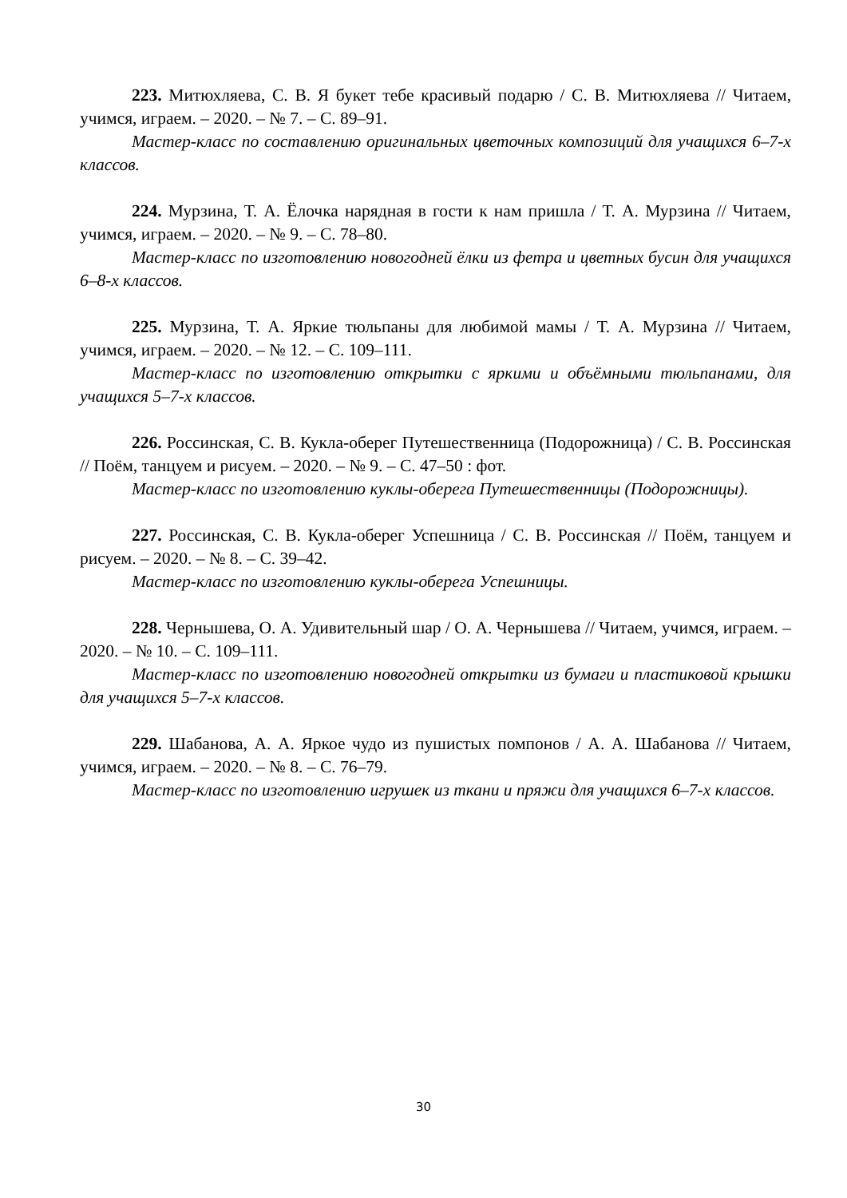223. Митюхляева, С. В. Я букет тебе красивый подарю / С. В. Митюхляева // Читаем, учимся, играем. – 2020. – № 7. – С. 89–91.
Мастер-класс по составлению оригинальных цветочных композиций для учащихся 6–7-х классов.
224. Мурзина, Т. А. Ёлочка нарядная в гости к нам пришла / Т. А. Мурзина // Читаем, учимся, играем. – 2020. – № 9. – С. 78–80.
Мастер-класс по изготовлению новогодней ёлки из фетра и цветных бусин для учащихся 6–8-х классов.
225. Мурзина, Т. А. Яркие тюльпаны для любимой мамы / Т. А. Мурзина // Читаем, учимся, играем. – 2020. – № 12. – С. 109–111.
Мастер-класс по изготовлению открытки с яркими и объёмными тюльпанами, для учащихся 5–7-х классов.
226. Россинская, С. В. Кукла-оберег Путешественница (Подорожница) / С. В. Россинская // Поём, танцуем и рисуем. – 2020. – № 9. – С. 47–50 : фот.
Мастер-класс по изготовлению куклы-оберега Путешественницы (Подорожницы).
227. Россинская, С. В. Кукла-оберег Успешница / С. В. Россинская // Поём, танцуем и рисуем. – 2020. – № 8. – С. 39–42.
Мастер-класс по изготовлению куклы-оберега Успешницы.
228. Чернышева, О. А. Удивительный шар / О. А. Чернышева // Читаем, учимся, играем. – 2020. – № 10. – С. 109–111.
Мастер-класс по изготовлению новогодней открытки из бумаги и пластиковой крышки для учащихся 5–7-х классов.
229. Шабанова, А. А. Яркое чудо из пушистых помпонов / А. А. Шабанова // Читаем, учимся, играем. – 2020. – № 8. – С. 76–79.
Мастер-класс по изготовлению игрушек из ткани и пряжи для учащихся 6–7-х классов.
30